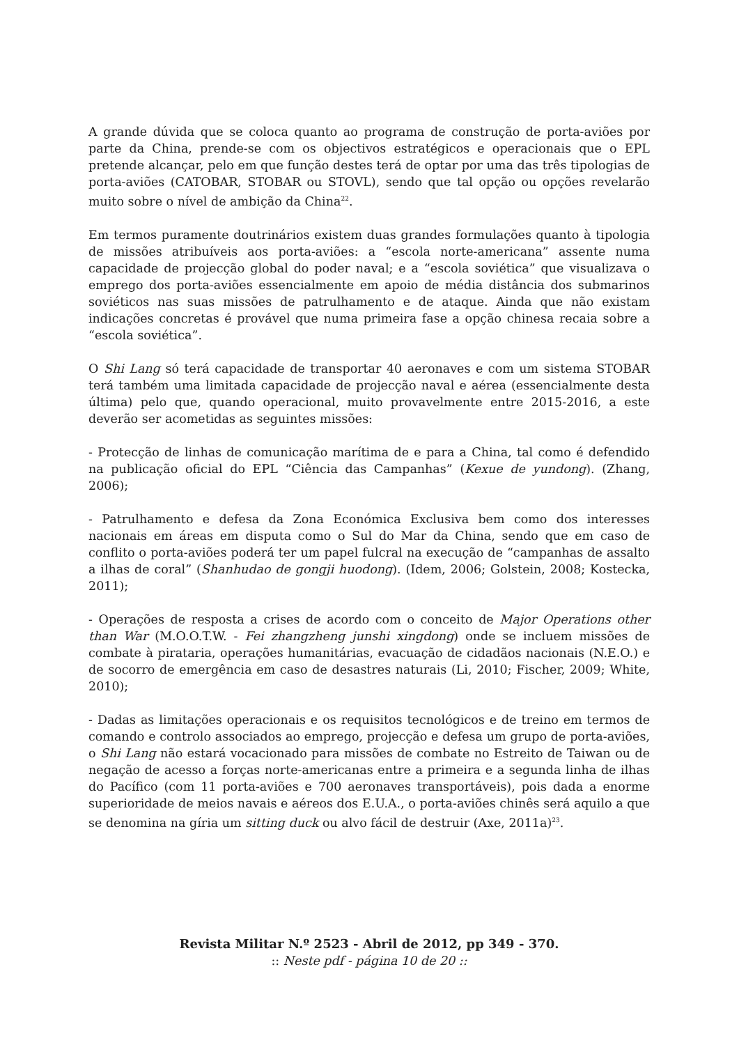A grande dúvida que se coloca quanto ao programa de construção de porta-aviões por parte da China, prende-se com os objectivos estratégicos e operacionais que o EPL pretende alcançar, pelo em que função destes terá de optar por uma das três tipologias de porta-aviões (CATOBAR, STOBAR ou STOVL), sendo que tal opção ou opções revelarão muito sobre o nível de ambição da China<sup>22</sup>.
Em termos puramente doutrinários existem duas grandes formulações quanto à tipologia de missões atribuíveis aos porta-aviões: a “escola norte-americana” assente numa capacidade de projecção global do poder naval; e a “escola soviética” que visualizava o emprego dos porta-aviões essencialmente em apoio de média distância dos submarinos soviéticos nas suas missões de patrulhamento e de ataque. Ainda que não existam indicações concretas é provável que numa primeira fase a opção chinesa recaia sobre a “escola soviética”.
O Shi Lang só terá capacidade de transportar 40 aeronaves e com um sistema STOBAR terá também uma limitada capacidade de projecção naval e aérea (essencialmente desta última) pelo que, quando operacional, muito provavelmente entre 2015-2016, a este deverão ser acometidas as seguintes missões:
- Protecção de linhas de comunicação marítima de e para a China, tal como é defendido na publicação oficial do EPL “Ciência das Campanhas” (Kexue de yundong). (Zhang, 2006);
- Patrulhamento e defesa da Zona Económica Exclusiva bem como dos interesses nacionais em áreas em disputa como o Sul do Mar da China, sendo que em caso de conflito o porta-aviões poderá ter um papel fulcral na execução de “campanhas de assalto a ilhas de coral” (Shanhudao de gongji huodong). (Idem, 2006; Golstein, 2008; Kostecka, 2011);
- Operações de resposta a crises de acordo com o conceito de Major Operations other than War (M.O.O.T.W. - Fei zhangzheng junshi xingdong) onde se incluem missões de combate à pirataria, operações humanitárias, evacuação de cidadãos nacionais (N.E.O.) e de socorro de emergência em caso de desastres naturais (Li, 2010; Fischer, 2009; White, 2010);
- Dadas as limitações operacionais e os requisitos tecnológicos e de treino em termos de comando e controlo associados ao emprego, projecção e defesa um grupo de porta-aviões, o Shi Lang não estará vocacionado para missões de combate no Estreito de Taiwan ou de negação de acesso a forças norte-americanas entre a primeira e a segunda linha de ilhas do Pacífico (com 11 porta-aviões e 700 aeronaves transportáveis), pois dada a enorme superioridade de meios navais e aéreos dos E.U.A., o porta-aviões chinês será aquilo a que se denomina na gíria um sitting duck ou alvo fácil de destruir (Axe, 2011a)<sup>23</sup>.
Revista Militar N.º 2523 - Abril de 2012, pp 349 - 370.
:: Neste pdf - página 10 de 20 ::